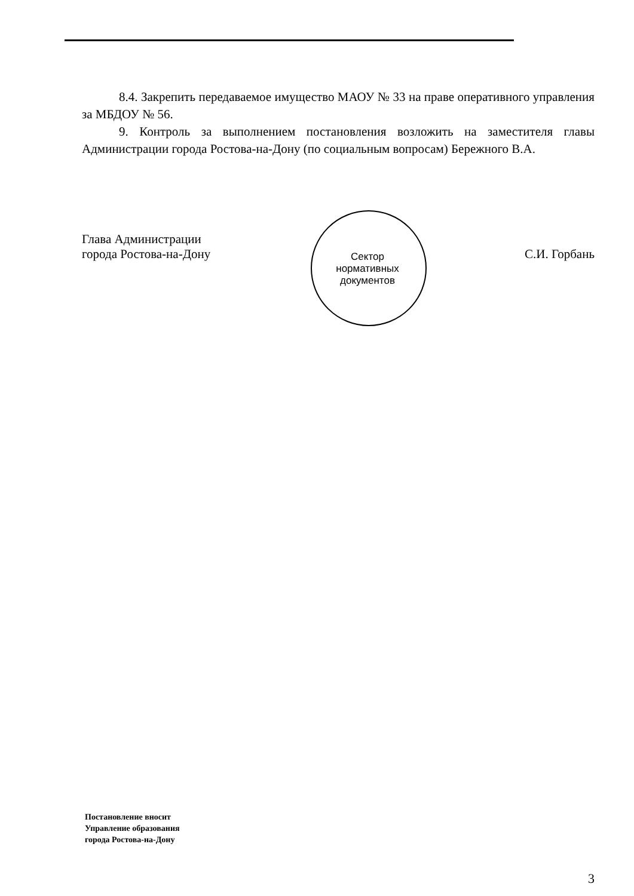8.4. Закрепить передаваемое имущество МАОУ № 33 на праве оперативного управления за МБДОУ № 56.
9. Контроль за выполнением постановления возложить на заместителя главы Администрации города Ростова-на-Дону (по социальным вопросам) Бережного В.А.
Глава Администрации
города Ростова-на-Дону
С.И. Горбань
Сектор
нормативных
документов
Постановление вносит
Управление образования
города Ростова-на-Дону
3